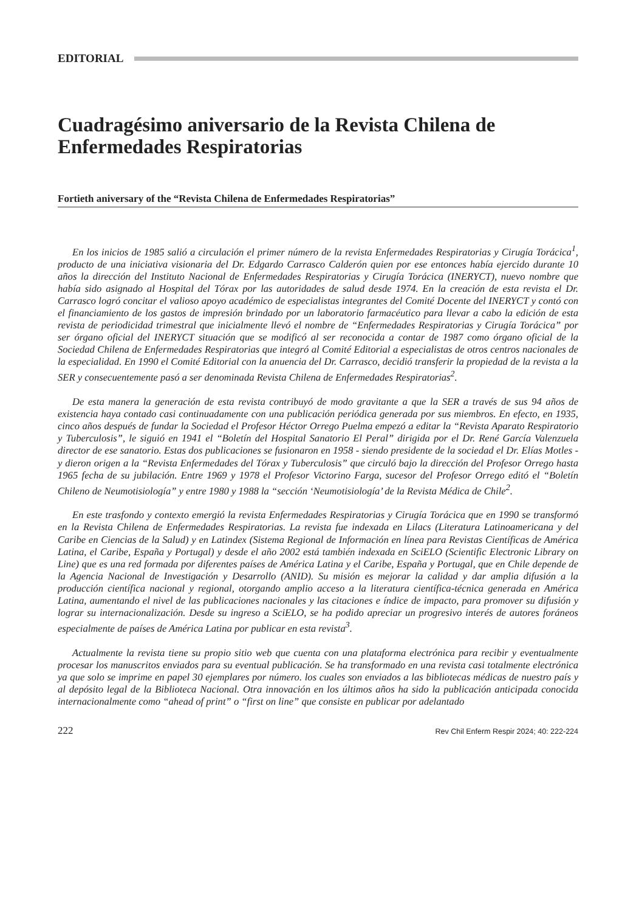EDITORIAL
Cuadragésimo aniversario de la Revista Chilena de Enfermedades Respiratorias
Fortieth aniversary of the “Revista Chilena de Enfermedades Respiratorias”
En los inicios de 1985 salió a circulación el primer número de la revista Enfermedades Respiratorias y Cirugía Torácica<sup>1</sup>, producto de una iniciativa visionaria del Dr. Edgardo Carrasco Calderón quien por ese entonces había ejercido durante 10 años la dirección del Instituto Nacional de Enfermedades Respiratorias y Cirugía Torácica (INERYCT), nuevo nombre que había sido asignado al Hospital del Tórax por las autoridades de salud desde 1974. En la creación de esta revista el Dr. Carrasco logró concitar el valioso apoyo académico de especialistas integrantes del Comité Docente del INERYCT y contó con el financiamiento de los gastos de impresión brindado por un laboratorio farmacéutico para llevar a cabo la edición de esta revista de periodicidad trimestral que inicialmente llevó el nombre de “Enfermedades Respiratorias y Cirugía Torácica” por ser órgano oficial del INERYCT situación que se modificó al ser reconocida a contar de 1987 como órgano oficial de la Sociedad Chilena de Enfermedades Respiratorias que integró al Comité Editorial a especialistas de otros centros nacionales de la especialidad. En 1990 el Comité Editorial con la anuencia del Dr. Carrasco, decidió transferir la propiedad de la revista a la SER y consecuentemente pasó a ser denominada Revista Chilena de Enfermedades Respiratorias<sup>2</sup>.
De esta manera la generación de esta revista contribuyó de modo gravitante a que la SER a través de sus 94 años de existencia haya contado casi continuadamente con una publicación periódica generada por sus miembros. En efecto, en 1935, cinco años después de fundar la Sociedad el Profesor Héctor Orrego Puelma empezó a editar la “Revista Aparato Respiratorio y Tuberculosis”, le siguió en 1941 el “Boletín del Hospital Sanatorio El Peral” dirigida por el Dr. René García Valenzuela director de ese sanatorio. Estas dos publicaciones se fusionaron en 1958 - siendo presidente de la sociedad el Dr. Elías Motles - y dieron origen a la “Revista Enfermedades del Tórax y Tuberculosis” que circuló bajo la dirección del Profesor Orrego hasta 1965 fecha de su jubilación. Entre 1969 y 1978 el Profesor Victorino Farga, sucesor del Profesor Orrego editó el “Boletín Chileno de Neumotisiología” y entre 1980 y 1988 la “sección ‘Neumotisiología’ de la Revista Médica de Chile<sup>2</sup>.
En este trasfondo y contexto emergió la revista Enfermedades Respiratorias y Cirugía Torácica que en 1990 se transformó en la Revista Chilena de Enfermedades Respiratorias. La revista fue indexada en Lilacs (Literatura Latinoamericana y del Caribe en Ciencias de la Salud) y en Latindex (Sistema Regional de Información en línea para Revistas Científicas de América Latina, el Caribe, España y Portugal) y desde el año 2002 está también indexada en SciELO (Scientific Electronic Library on Line) que es una red formada por diferentes países de América Latina y el Caribe, España y Portugal, que en Chile depende de la Agencia Nacional de Investigación y Desarrollo (ANID). Su misión es mejorar la calidad y dar amplia difusión a la producción científica nacional y regional, otorgando amplio acceso a la literatura científica-técnica generada en América Latina, aumentando el nivel de las publicaciones nacionales y las citaciones e índice de impacto, para promover su difusión y lograr su internacionalización. Desde su ingreso a SciELO, se ha podido apreciar un progresivo interés de autores foráneos especialmente de países de América Latina por publicar en esta revista<sup>3</sup>.
Actualmente la revista tiene su propio sitio web que cuenta con una plataforma electrónica para recibir y eventualmente procesar los manuscritos enviados para su eventual publicación. Se ha transformado en una revista casi totalmente electrónica ya que solo se imprime en papel 30 ejemplares por número. los cuales son enviados a las bibliotecas médicas de nuestro país y al depósito legal de la Biblioteca Nacional. Otra innovación en los últimos años ha sido la publicación anticipada conocida internacionalmente como “ahead of print” o “first on line” que consiste en publicar por adelantado
222 Rev Chil Enferm Respir 2024; 40: 222-224